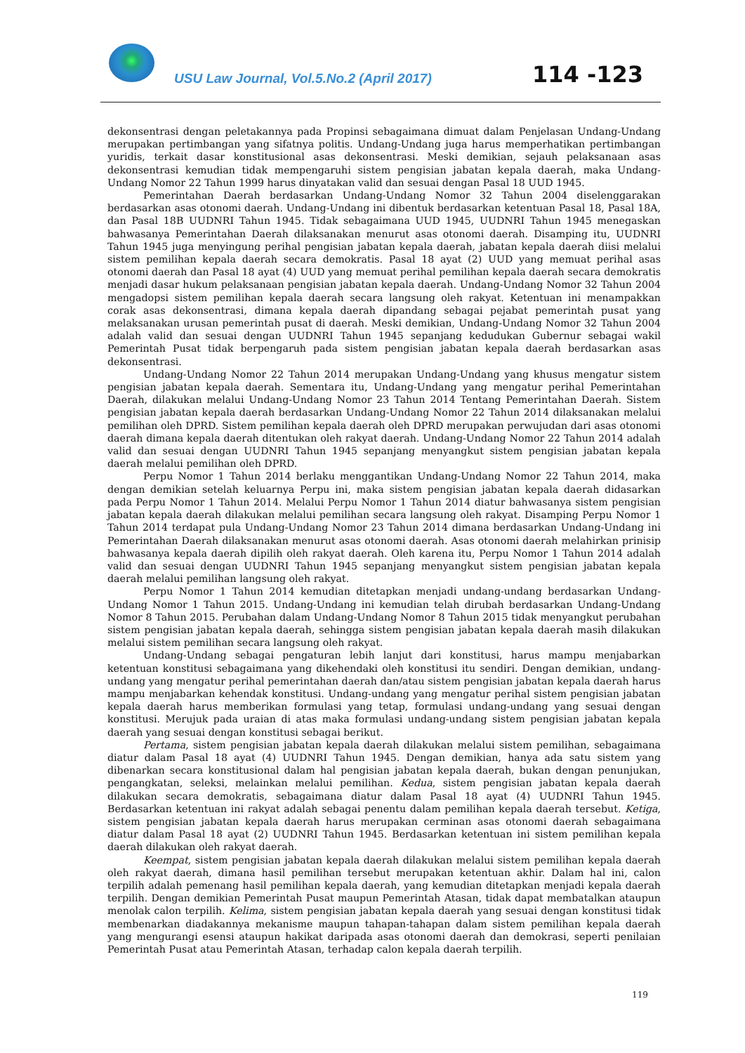USU Law Journal, Vol.5.No.2 (April 2017)
114 -123
dekonsentrasi dengan peletakannya pada Propinsi sebagaimana dimuat dalam Penjelasan Undang-Undang merupakan pertimbangan yang sifatnya politis. Undang-Undang juga harus memperhatikan pertimbangan yuridis, terkait dasar konstitusional asas dekonsentrasi. Meski demikian, sejauh pelaksanaan asas dekonsentrasi kemudian tidak mempengaruhi sistem pengisian jabatan kepala daerah, maka Undang-Undang Nomor 22 Tahun 1999 harus dinyatakan valid dan sesuai dengan Pasal 18 UUD 1945.
Pemerintahan Daerah berdasarkan Undang-Undang Nomor 32 Tahun 2004 diselenggarakan berdasarkan asas otonomi daerah. Undang-Undang ini dibentuk berdasarkan ketentuan Pasal 18, Pasal 18A, dan Pasal 18B UUDNRI Tahun 1945. Tidak sebagaimana UUD 1945, UUDNRI Tahun 1945 menegaskan bahwasanya Pemerintahan Daerah dilaksanakan menurut asas otonomi daerah. Disamping itu, UUDNRI Tahun 1945 juga menyingung perihal pengisian jabatan kepala daerah, jabatan kepala daerah diisi melalui sistem pemilihan kepala daerah secara demokratis. Pasal 18 ayat (2) UUD yang memuat perihal asas otonomi daerah dan Pasal 18 ayat (4) UUD yang memuat perihal pemilihan kepala daerah secara demokratis menjadi dasar hukum pelaksanaan pengisian jabatan kepala daerah. Undang-Undang Nomor 32 Tahun 2004 mengadopsi sistem pemilihan kepala daerah secara langsung oleh rakyat. Ketentuan ini menampakkan corak asas dekonsentrasi, dimana kepala daerah dipandang sebagai pejabat pemerintah pusat yang melaksanakan urusan pemerintah pusat di daerah. Meski demikian, Undang-Undang Nomor 32 Tahun 2004 adalah valid dan sesuai dengan UUDNRI Tahun 1945 sepanjang kedudukan Gubernur sebagai wakil Pemerintah Pusat tidak berpengaruh pada sistem pengisian jabatan kepala daerah berdasarkan asas dekonsentrasi.
Undang-Undang Nomor 22 Tahun 2014 merupakan Undang-Undang yang khusus mengatur sistem pengisian jabatan kepala daerah. Sementara itu, Undang-Undang yang mengatur perihal Pemerintahan Daerah, dilakukan melalui Undang-Undang Nomor 23 Tahun 2014 Tentang Pemerintahan Daerah. Sistem pengisian jabatan kepala daerah berdasarkan Undang-Undang Nomor 22 Tahun 2014 dilaksanakan melalui pemilihan oleh DPRD. Sistem pemilihan kepala daerah oleh DPRD merupakan perwujudan dari asas otonomi daerah dimana kepala daerah ditentukan oleh rakyat daerah. Undang-Undang Nomor 22 Tahun 2014 adalah valid dan sesuai dengan UUDNRI Tahun 1945 sepanjang menyangkut sistem pengisian jabatan kepala daerah melalui pemilihan oleh DPRD.
Perpu Nomor 1 Tahun 2014 berlaku menggantikan Undang-Undang Nomor 22 Tahun 2014, maka dengan demikian setelah keluarnya Perpu ini, maka sistem pengisian jabatan kepala daerah didasarkan pada Perpu Nomor 1 Tahun 2014. Melalui Perpu Nomor 1 Tahun 2014 diatur bahwasanya sistem pengisian jabatan kepala daerah dilakukan melalui pemilihan secara langsung oleh rakyat. Disamping Perpu Nomor 1 Tahun 2014 terdapat pula Undang-Undang Nomor 23 Tahun 2014 dimana berdasarkan Undang-Undang ini Pemerintahan Daerah dilaksanakan menurut asas otonomi daerah. Asas otonomi daerah melahirkan prinisip bahwasanya kepala daerah dipilih oleh rakyat daerah. Oleh karena itu, Perpu Nomor 1 Tahun 2014 adalah valid dan sesuai dengan UUDNRI Tahun 1945 sepanjang menyangkut sistem pengisian jabatan kepala daerah melalui pemilihan langsung oleh rakyat.
Perpu Nomor 1 Tahun 2014 kemudian ditetapkan menjadi undang-undang berdasarkan Undang-Undang Nomor 1 Tahun 2015. Undang-Undang ini kemudian telah dirubah berdasarkan Undang-Undang Nomor 8 Tahun 2015. Perubahan dalam Undang-Undang Nomor 8 Tahun 2015 tidak menyangkut perubahan sistem pengisian jabatan kepala daerah, sehingga sistem pengisian jabatan kepala daerah masih dilakukan melalui sistem pemilihan secara langsung oleh rakyat.
Undang-Undang sebagai pengaturan lebih lanjut dari konstitusi, harus mampu menjabarkan ketentuan konstitusi sebagaimana yang dikehendaki oleh konstitusi itu sendiri. Dengan demikian, undang-undang yang mengatur perihal pemerintahan daerah dan/atau sistem pengisian jabatan kepala daerah harus mampu menjabarkan kehendak konstitusi. Undang-undang yang mengatur perihal sistem pengisian jabatan kepala daerah harus memberikan formulasi yang tetap, formulasi undang-undang yang sesuai dengan konstitusi. Merujuk pada uraian di atas maka formulasi undang-undang sistem pengisian jabatan kepala daerah yang sesuai dengan konstitusi sebagai berikut.
Pertama, sistem pengisian jabatan kepala daerah dilakukan melalui sistem pemilihan, sebagaimana diatur dalam Pasal 18 ayat (4) UUDNRI Tahun 1945. Dengan demikian, hanya ada satu sistem yang dibenarkan secara konstitusional dalam hal pengisian jabatan kepala daerah, bukan dengan penunjukan, pengangkatan, seleksi, melainkan melalui pemilihan. Kedua, sistem pengisian jabatan kepala daerah dilakukan secara demokratis, sebagaimana diatur dalam Pasal 18 ayat (4) UUDNRI Tahun 1945. Berdasarkan ketentuan ini rakyat adalah sebagai penentu dalam pemilihan kepala daerah tersebut. Ketiga, sistem pengisian jabatan kepala daerah harus merupakan cerminan asas otonomi daerah sebagaimana diatur dalam Pasal 18 ayat (2) UUDNRI Tahun 1945. Berdasarkan ketentuan ini sistem pemilihan kepala daerah dilakukan oleh rakyat daerah.
Keempat, sistem pengisian jabatan kepala daerah dilakukan melalui sistem pemilihan kepala daerah oleh rakyat daerah, dimana hasil pemilihan tersebut merupakan ketentuan akhir. Dalam hal ini, calon terpilih adalah pemenang hasil pemilihan kepala daerah, yang kemudian ditetapkan menjadi kepala daerah terpilih. Dengan demikian Pemerintah Pusat maupun Pemerintah Atasan, tidak dapat membatalkan ataupun menolak calon terpilih. Kelima, sistem pengisian jabatan kepala daerah yang sesuai dengan konstitusi tidak membenarkan diadakannya mekanisme maupun tahapan-tahapan dalam sistem pemilihan kepala daerah yang mengurangi esensi ataupun hakikat daripada asas otonomi daerah dan demokrasi, seperti penilaian Pemerintah Pusat atau Pemerintah Atasan, terhadap calon kepala daerah terpilih.
119